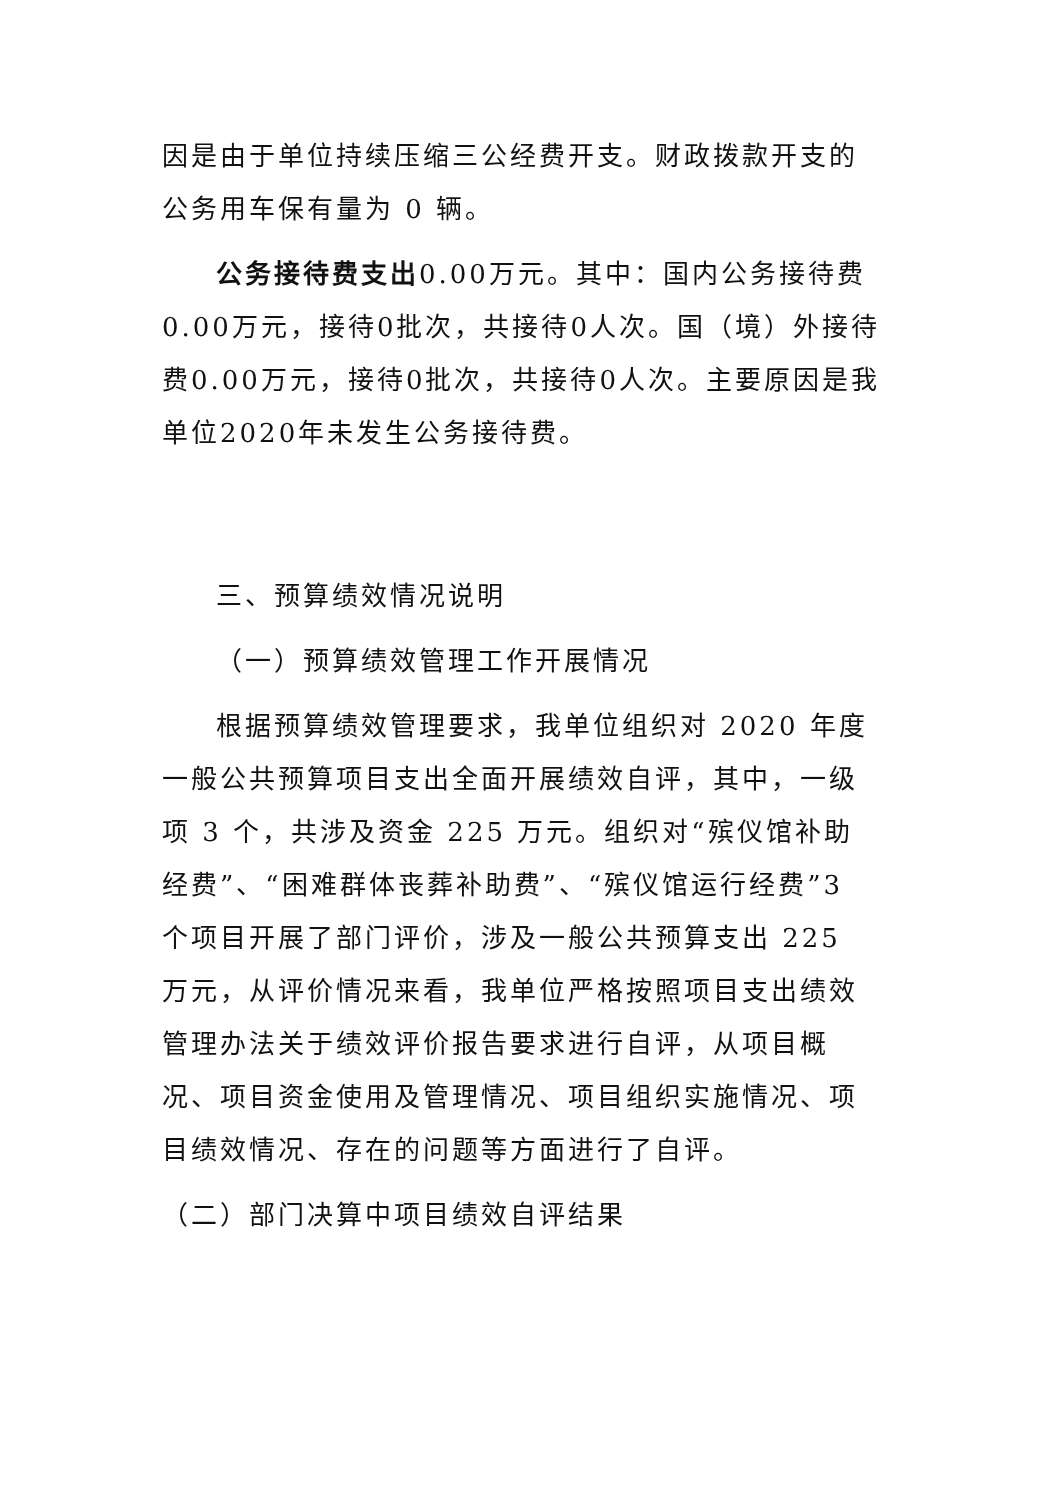因是由于单位持续压缩三公经费开支。财政拨款开支的公务用车保有量为 0 辆。
公务接待费支出0.00万元。其中：国内公务接待费0.00万元，接待0批次，共接待0人次。国（境）外接待费0.00万元，接待0批次，共接待0人次。主要原因是我单位2020年未发生公务接待费。
三、预算绩效情况说明
（一）预算绩效管理工作开展情况
根据预算绩效管理要求，我单位组织对 2020 年度一般公共预算项目支出全面开展绩效自评，其中，一级项 3 个，共涉及资金 225 万元。组织对“殡仪馆补助经费”、“困难群体丧葬补助费”、“殡仪馆运行经费”3 个项目开展了部门评价，涉及一般公共预算支出 225 万元，从评价情况来看，我单位严格按照项目支出绩效管理办法关于绩效评价报告要求进行自评，从项目概况、项目资金使用及管理情况、项目组织实施情况、项目绩效情况、存在的问题等方面进行了自评。
（二）部门决算中项目绩效自评结果